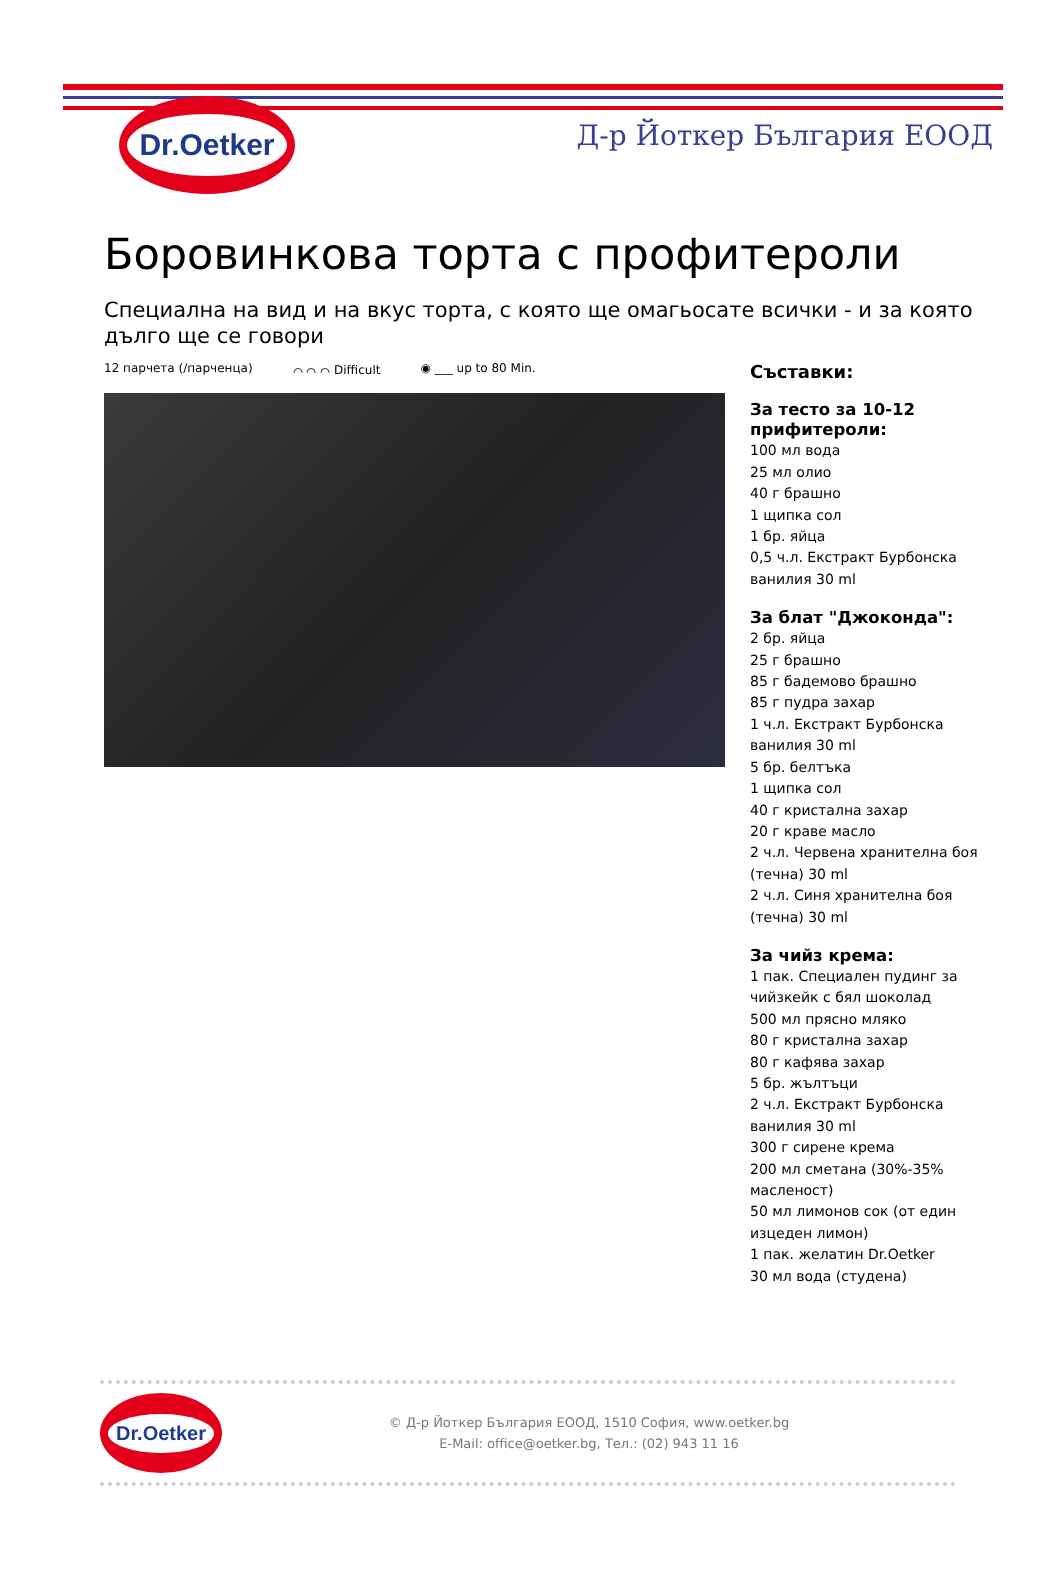Dr.Oetker
Д-р Йоткер България ЕООД
Боровинкова торта с профитероли
Специална на вид и на вкус торта, с която ще омагьосате всички - и за която дълго ще се говори
12 парчета (/парченца) ⌒ ⌒ ⌒ Difficult ◉ ___ up to 80 Min.
Съставки:
За тесто за 10-12 прифитероли:
100 мл вода
25 мл олио
40 г брашно
1 щипка сол
1 бр. яйца
0,5 ч.л. Екстракт Бурбонска ванилия 30 ml
За блат "Джоконда":
2 бр. яйца
25 г брашно
85 г бадемово брашно
85 г пудра захар
1 ч.л. Екстракт Бурбонска ванилия 30 ml
5 бр. белтъка
1 щипка сол
40 г кристална захар
20 г краве масло
2 ч.л. Червена хранителна боя (течна) 30 ml
2 ч.л. Синя хранителна боя (течна) 30 ml
За чийз крема:
1 пак. Специален пудинг за чийзкейк с бял шоколад
500 мл прясно мляко
80 г кристална захар
80 г кафява захар
5 бр. жълтъци
2 ч.л. Екстракт Бурбонска ванилия 30 ml
300 г сирене крема
200 мл сметана (30%-35% масленост)
50 мл лимонов сок (от един изцеден лимон)
1 пак. желатин Dr.Oetker
30 мл вода (студена)
Dr.Oetker
© Д-р Йоткер България ЕООД, 1510 София, www.oetker.bg
E-Mail: office@oetker.bg, Тел.: (02) 943 11 16